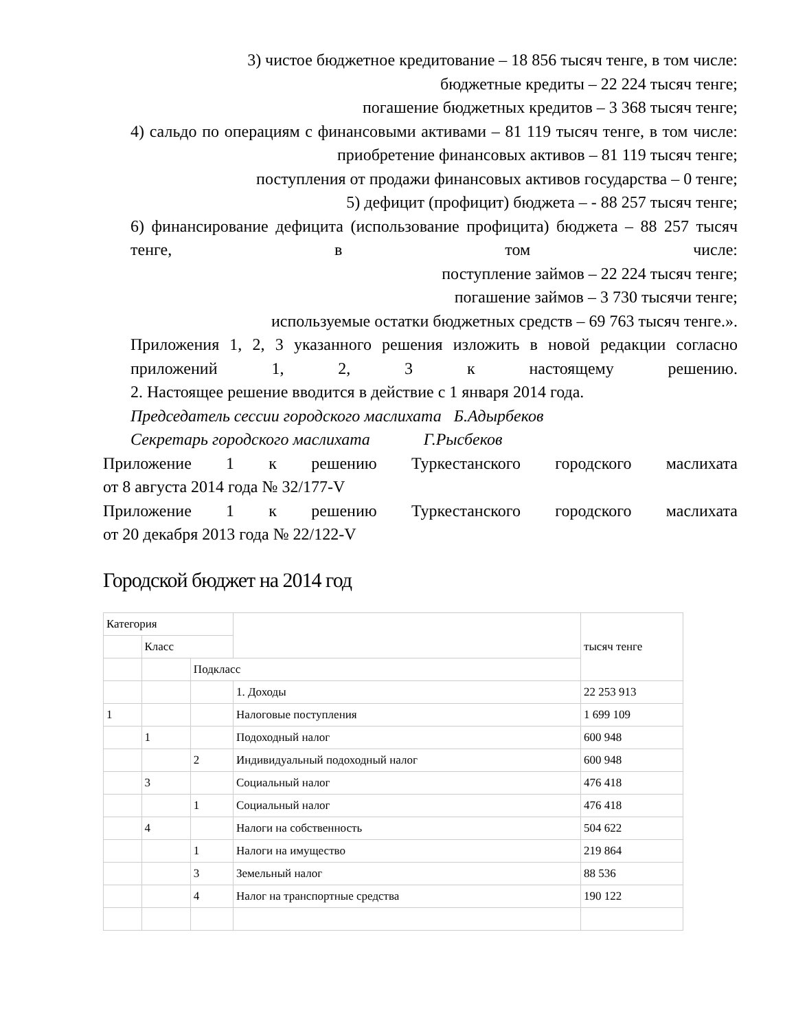3) чистое бюджетное кредитование – 18 856 тысяч тенге, в том числе:
бюджетные кредиты – 22 224 тысяч тенге;
погашение бюджетных кредитов – 3 368 тысяч тенге;
4) сальдо по операциям с финансовыми активами – 81 119 тысяч тенге, в том числе:
приобретение финансовых активов – 81 119 тысяч тенге;
поступления от продажи финансовых активов государства – 0 тенге;
5) дефицит (профицит) бюджета – - 88 257 тысяч тенге;
6) финансирование дефицита (использование профицита) бюджета – 88 257 тысяч тенге, в том числе:
поступление займов – 22 224 тысяч тенге;
погашение займов – 3 730 тысячи тенге;
используемые остатки бюджетных средств – 69 763 тысяч тенге.».
Приложения 1, 2, 3 указанного решения изложить в новой редакции согласно приложений 1, 2, 3 к настоящему решению.
2. Настоящее решение вводится в действие с 1 января 2014 года.
Председатель сессии городского маслихата Б.Адырбеков
Секретарь городского маслихата Г.Рысбеков
Приложение 1 к решению Туркестанского городского маслихата
от 8 августа 2014 года № 32/177-V
Приложение 1 к решению Туркестанского городского маслихата
от 20 декабря 2013 года № 22/122-V
Городской бюджет на 2014 год
| Категория | | | | тысяч тенге |
| | Класс | | | |
| | | Подкласс | | |
| | | | 1. Доходы | 22 253 913 |
| 1 | | | Налоговые поступления | 1 699 109 |
| | 1 | | Подоходный налог | 600 948 |
| | | 2 | Индивидуальный подоходный налог | 600 948 |
| | 3 | | Социальный налог | 476 418 |
| | | 1 | Социальный налог | 476 418 |
| | 4 | | Налоги на собственность | 504 622 |
| | | 1 | Налоги на имущество | 219 864 |
| | | 3 | Земельный налог | 88 536 |
| | | 4 | Налог на транспортные средства | 190 122 |